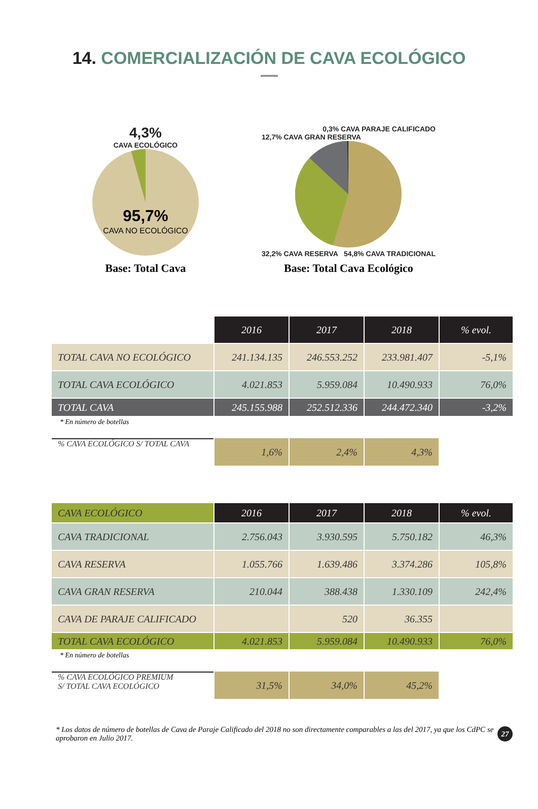14. COMERCIALIZACIÓN DE CAVA ECOLÓGICO
4,3%
CAVA ECOLÓGICO
95,7%
CAVA NO ECOLÓGICO
Base: Total Cava
0,3% CAVA PARAJE CALIFICADO
12,7% CAVA GRAN RESERVA
32,2% CAVA RESERVA 54,8% CAVA TRADICIONAL
Base: Total Cava Ecológico
| | 2016 | 2017 | 2018 | % evol. |
| TOTAL CAVA NO ECOLÓGICO | 241.134.135 | 246.553.252 | 233.981.407 | -5,1% |
| TOTAL CAVA ECOLÓGICO | 4.021.853 | 5.959.084 | 10.490.933 | 76,0% |
| TOTAL CAVA | 245.155.988 | 252.512.336 | 244.472.340 | -3,2% |
* En número de botellas
| % CAVA ECOLÓGICO S/ TOTAL CAVA | 1,6% | 2,4% | 4,3% |
| CAVA ECOLÓGICO | 2016 | 2017 | 2018 | % evol. |
| CAVA TRADICIONAL | 2.756.043 | 3.930.595 | 5.750.182 | 46,3% |
| CAVA RESERVA | 1.055.766 | 1.639.486 | 3.374.286 | 105,8% |
| CAVA GRAN RESERVA | 210.044 | 388.438 | 1.330.109 | 242,4% |
| CAVA DE PARAJE CALIFICADO | | 520 | 36.355 | |
| TOTAL CAVA ECOLÓGICO | 4.021.853 | 5.959.084 | 10.490.933 | 76,0% |
* En número de botellas
| % CAVA ECOLÓGICO PREMIUM S/ TOTAL CAVA ECOLÓGICO | 31,5% | 34,0% | 45,2% |
* Los datos de número de botellas de Cava de Paraje Calificado del 2018 no son directamente comparables a las del 2017, ya que los CdPC se aprobaron en Julio 2017.
27